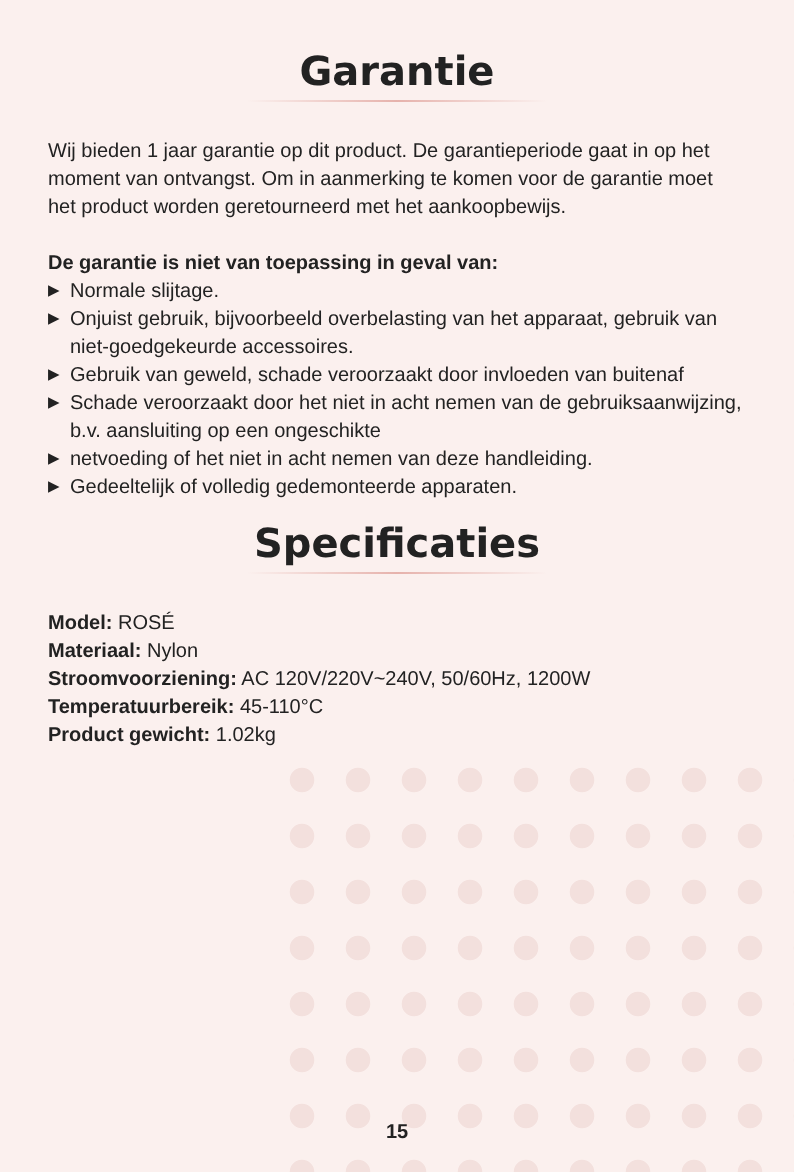Garantie
Wij bieden 1 jaar garantie op dit product. De garantieperiode gaat in op het moment van ontvangst. Om in aanmerking te komen voor de garantie moet het product worden geretourneerd met het aankoopbewijs.
De garantie is niet van toepassing in geval van:
▶ Normale slijtage.
▶ Onjuist gebruik, bijvoorbeeld overbelasting van het apparaat, gebruik van niet-goedgekeurde accessoires.
▶ Gebruik van geweld, schade veroorzaakt door invloeden van buitenaf
▶ Schade veroorzaakt door het niet in acht nemen van de gebruiksaanwijzing, b.v. aansluiting op een ongeschikte
▶ netvoeding of het niet in acht nemen van deze handleiding.
▶ Gedeeltelijk of volledig gedemonteerde apparaten.
Specificaties
Model: ROSÉ
Materiaal: Nylon
Stroomvoorziening: AC 120V/220V~240V, 50/60Hz, 1200W
Temperatuurbereik: 45-110°C
Product gewicht: 1.02kg
15